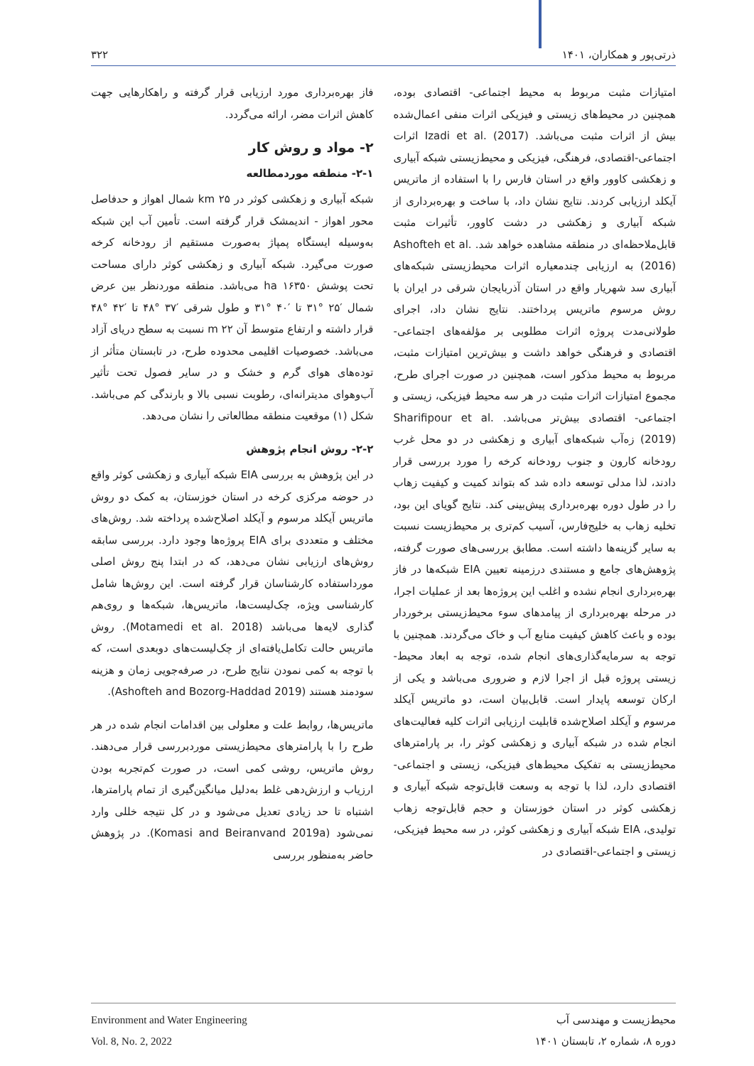ذرتی‌پور و همکاران، ۱۴۰۱ ۳۲۲
امتیازات مثبت مربوط به محیط اجتماعی- اقتصادی بوده، همچنین در محیط‌های زیستی و فیزیکی اثرات منفی اعمال‌شده بیش از اثرات مثبت می‌باشد. Izadi et al. (2017) اثرات اجتماعی-اقتصادی، فرهنگی، فیزیکی و محیط‌زیستی شبکه آبیاری و زهکشی کاوور واقع در استان فارس را با استفاده از ماتریس آیکلد ارزیابی کردند. نتایج نشان داد، با ساخت و بهره‌برداری از شبکه آبیاری و زهکشی در دشت کاوور، تأثیرات مثبت قابل‌ملاحظه‌ای در منطقه مشاهده خواهد شد. Ashofteh et al. (2016) به ارزیابی چندمعیاره اثرات محیط‌زیستی شبکه‌های آبیاری سد شهریار واقع در استان آذربایجان شرقی در ایران با روش مرسوم ماتریس پرداختند. نتایج نشان داد، اجرای طولانی‌مدت پروژه اثرات مطلوبی بر مؤلفه‌های اجتماعی-اقتصادی و فرهنگی خواهد داشت و بیش‌ترین امتیازات مثبت، مربوط به محیط مذکور است، همچنین در صورت اجرای طرح، مجموع امتیازات اثرات مثبت در هر سه محیط فیزیکی، زیستی و اجتماعی- اقتصادی بیش‌تر می‌باشد. Sharifipour et al. (2019) زه‌آب شبکه‌های آبیاری و زهکشی در دو محل غرب رودخانه کارون و جنوب رودخانه کرخه را مورد بررسی قرار دادند، لذا مدلی توسعه داده شد که بتواند کمیت و کیفیت زهاب را در طول دوره بهره‌برداری پیش‌بینی کند. نتایج گویای این بود، تخلیه زهاب به خلیج‌فارس، آسیب کم‌تری بر محیط‌زیست نسبت به سایر گزینه‌ها داشته است. مطابق بررسی‌های صورت گرفته، پژوهش‌های جامع و مستندی درزمینه تعیین EIA شبکه‌ها در فاز بهره‌برداری انجام نشده و اغلب این پروژه‌ها بعد از عملیات اجرا، در مرحله بهره‌برداری از پیامدهای سوء محیط‌زیستی برخوردار بوده و باعث کاهش کیفیت منابع آب و خاک می‌گردند. همچنین با توجه به سرمایه‌گذاری‌های انجام شده، توجه به ابعاد محیط-زیستی پروژه قبل از اجرا لازم و ضروری می‌باشد و یکی از ارکان توسعه پایدار است. قابل‌بیان است، دو ماتریس آیکلد مرسوم و آیکلد اصلاح‌شده قابلیت ارزیابی اثرات کلیه فعالیت‌های انجام شده در شبکه آبیاری و زهکشی کوثر را، بر پارامترهای محیط‌زیستی به تفکیک محیط‌های فیزیکی، زیستی و اجتماعی- اقتصادی دارد، لذا با توجه به وسعت قابل‌توجه شبکه آبیاری و زهکشی کوثر در استان خوزستان و حجم قابل‌توجه زهاب تولیدی، EIA شبکه آبیاری و زهکشی کوثر، در سه محیط فیزیکی، زیستی و اجتماعی-اقتصادی در
فاز بهره‌برداری مورد ارزیابی قرار گرفته و راهکارهایی جهت کاهش اثرات مضر، ارائه می‌گردد.
۲- مواد و روش کار
۲-۱- منطقه موردمطالعه
شبکه آبیاری و زهکشی کوثر در ۲۵ km شمال اهواز و حدفاصل محور اهواز - اندیمشک قرار گرفته است. تأمین آب این شبکه به‌وسیله ایستگاه پمپاژ به‌صورت مستقیم از رودخانه کرخه صورت می‌گیرد. شبکه آبیاری و زهکشی کوثر دارای مساحت تحت پوشش ۱۶۳۵۰ ha می‌باشد. منطقه موردنظر بین عرض شمال ′۲۵ °۳۱ تا ′۴۰ °۳۱ و طول شرقی ′۳۷ °۴۸ تا ′۴۲ °۴۸ قرار داشته و ارتفاع متوسط آن ۲۲ m نسبت به سطح دریای آزاد می‌باشد. خصوصیات اقلیمی محدوده طرح، در تابستان متأثر از توده‌های هوای گرم و خشک و در سایر فصول تحت تأثیر آب‌وهوای مدیترانه‌ای، رطوبت نسبی بالا و بارندگی کم می‌باشد. شکل (۱) موقعیت منطقه مطالعاتی را نشان می‌دهد.
۲-۲- روش انجام پژوهش
در این پژوهش به بررسی EIA شبکه آبیاری و زهکشی کوثر واقع در حوضه مرکزی کرخه در استان خوزستان، به کمک دو روش ماتریس آیکلد مرسوم و آیکلد اصلاح‌شده پرداخته شد. روش‌های مختلف و متعددی برای EIA پروژه‌ها وجود دارد. بررسی سابقه روش‌های ارزیابی نشان می‌دهد، که در ابتدا پنج روش اصلی مورداستفاده کارشناسان قرار گرفته است. این روش‌ها شامل کارشناسی ویژه، چک‌لیست‌ها، ماتریس‌ها، شبکه‌ها و روی‌هم گذاری لایه‌ها می‌باشد (Motamedi et al. 2018). روش ماتریس حالت تکامل‌یافته‌ای از چک‌لیست‌های دوبعدی است، که با توجه به کمی نمودن نتایج طرح، در صرفه‌جویی زمان و هزینه سودمند هستند (Ashofteh and Bozorg-Haddad 2019).
ماتریس‌ها، روابط علت و معلولی بین اقدامات انجام شده در هر طرح را با پارامترهای محیط‌زیستی موردبررسی قرار می‌دهند. روش ماتریس، روشی کمی است، در صورت کم‌تجربه بودن ارزیاب و ارزش‌دهی غلط به‌دلیل میانگین‌گیری از تمام پارامترها، اشتباه تا حد زیادی تعدیل می‌شود و در کل نتیجه خللی وارد نمی‌شود (Komasi and Beiranvand 2019a). در پژوهش حاضر به‌منظور بررسی
Environment and Water Engineering
Vol. 8, No. 2, 2022
محیط‌زیست و مهندسی آب
دوره ۸، شماره ۲، تابستان ۱۴۰۱